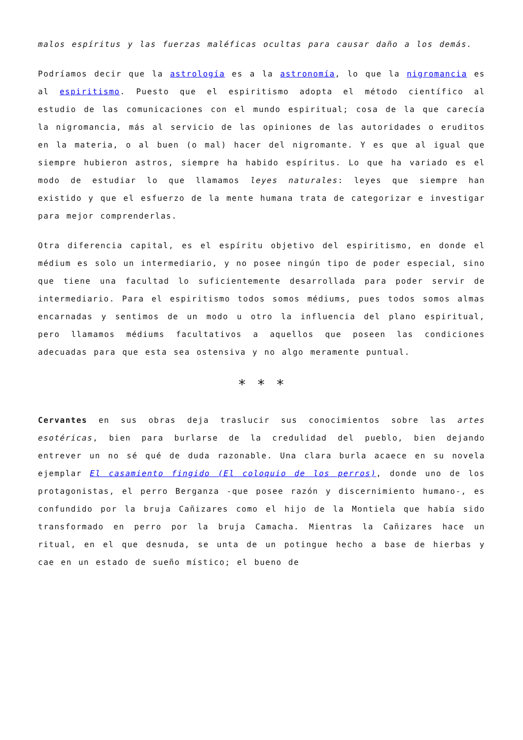malos espíritus y las fuerzas maléficas ocultas para causar daño a los demás.
Podríamos decir que la astrología es a la astronomía, lo que la nigromancia es al espiritismo. Puesto que el espiritismo adopta el método científico al estudio de las comunicaciones con el mundo espiritual; cosa de la que carecía la nigromancia, más al servicio de las opiniones de las autoridades o eruditos en la materia, o al buen (o mal) hacer del nigromante. Y es que al igual que siempre hubieron astros, siempre ha habido espíritus. Lo que ha variado es el modo de estudiar lo que llamamos leyes naturales: leyes que siempre han existido y que el esfuerzo de la mente humana trata de categorizar e investigar para mejor comprenderlas.
Otra diferencia capital, es el espíritu objetivo del espiritismo, en donde el médium es solo un intermediario, y no posee ningún tipo de poder especial, sino que tiene una facultad lo suficientemente desarrollada para poder servir de intermediario. Para el espiritismo todos somos médiums, pues todos somos almas encarnadas y sentimos de un modo u otro la influencia del plano espiritual, pero llamamos médiums facultativos a aquellos que poseen las condiciones adecuadas para que esta sea ostensiva y no algo meramente puntual.
* * *
Cervantes en sus obras deja traslucir sus conocimientos sobre las artes esotéricas, bien para burlarse de la credulidad del pueblo, bien dejando entrever un no sé qué de duda razonable. Una clara burla acaece en su novela ejemplar El casamiento fingido (El coloquio de los perros), donde uno de los protagonistas, el perro Berganza -que posee razón y discernimiento humano-, es confundido por la bruja Cañizares como el hijo de la Montiela que había sido transformado en perro por la bruja Camacha. Mientras la Cañizares hace un ritual, en el que desnuda, se unta de un potingue hecho a base de hierbas y cae en un estado de sueño místico; el bueno de